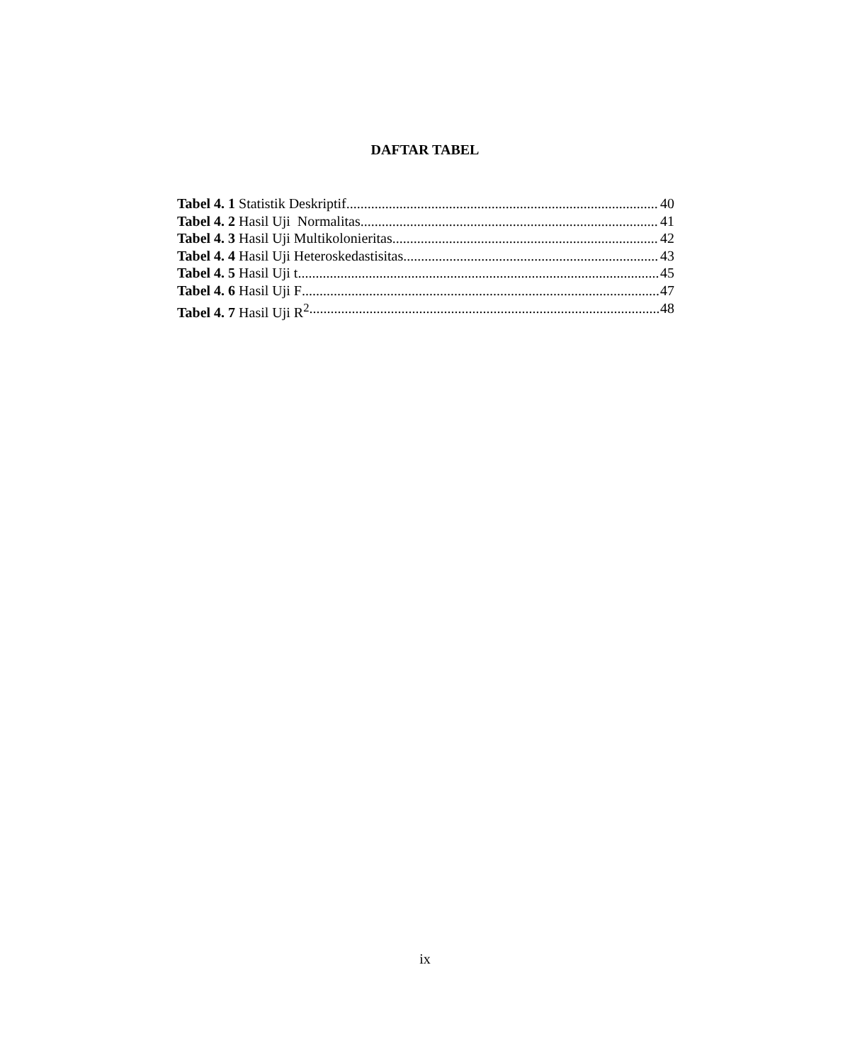DAFTAR TABEL
Tabel 4. 1 Statistik Deskriptif 40
Tabel 4. 2 Hasil Uji Normalitas 41
Tabel 4. 3 Hasil Uji Multikolonieritas 42
Tabel 4. 4 Hasil Uji Heteroskedastisitas 43
Tabel 4. 5 Hasil Uji t 45
Tabel 4. 6 Hasil Uji F 47
Tabel 4. 7 Hasil Uji R<sup>2</sup> 48
ix